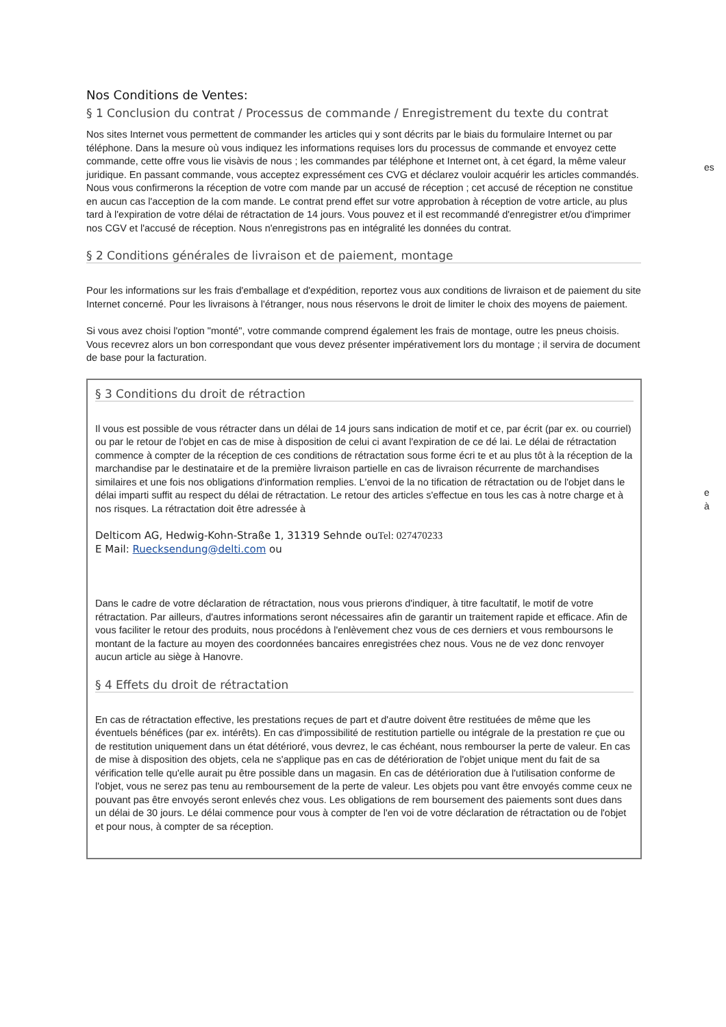Nos Conditions de Ventes:
§ 1 Conclusion du contrat / Processus de commande / Enregistrement du texte du contrat
Nos sites Internet vous permettent de commander les articles qui y sont décrits par le biais du formulaire Internet ou par téléphone. Dans la mesure où vous indiquez les
es
informations requises lors du processus de commande et envoyez cette commande, cette offre vous lie visàvis de nous ; les commandes par téléphone et Internet ont, à cet égard, la même valeur juridique. En passant commande, vous acceptez expressément ces CVG et déclarez vouloir acquérir les articles commandés. Nous vous confirmerons la réception de votre com mande par un accusé de réception ; cet accusé de réception ne constitue en aucun cas l'acception de la com mande. Le contrat prend effet sur votre approbation à réception de votre article, au plus tard à l'expiration de votre délai de rétractation de 14 jours. Vous pouvez et il est recommandé d'enregistrer et/ou d'imprimer nos CGV et l'accusé de réception. Nous n'enregistrons pas en intégralité les données du contrat.
§ 2 Conditions générales de livraison et de paiement, montage
Pour les informations sur les frais d'emballage et d'expédition, reportez vous aux conditions de livraison et de paiement du site Internet concerné. Pour les livraisons à l'étranger, nous nous réservons le droit de limiter le choix des moyens de paiement.
Si vous avez choisi l'option "monté", votre commande comprend également les frais de montage, outre les pneus choisis. Vous recevrez alors un bon correspondant que vous devez présenter impérativement lors du montage ; il servira de document de base pour la facturation.
§ 3 Conditions du droit de rétraction
Il vous est possible de vous rétracter dans un délai de 14 jours sans indication de motif et ce, par écrit (par ex. ou courriel) ou par le retour de l'objet en cas de mise à
e à
disposition de celui ci avant l'expiration de ce dé lai. Le délai de rétractation commence à compter de la réception de ces conditions de rétractation sous forme écri te et au plus tôt à la réception de la marchandise par le destinataire et de la première livraison partielle en cas de livraison récurrente de marchandises similaires et une fois nos obligations d'information remplies. L'envoi de la no tification de rétractation ou de l'objet dans le délai imparti suffit au respect du délai de rétractation. Le retour des articles s'effectue en tous les cas à notre charge et à nos risques. La rétractation doit être adressée à
Delticom AG, Hedwig-Kohn-Straße 1, 31319 Sehnde ouTel: 027470233
E Mail: Ruecksendung@delti.com ou
Dans le cadre de votre déclaration de rétractation, nous vous prierons d'indiquer, à titre facultatif, le motif de votre rétractation. Par ailleurs, d'autres informations seront nécessaires afin de garantir un traitement rapide et efficace. Afin de vous faciliter le retour des produits, nous procédons à l'enlèvement chez vous de ces derniers et vous remboursons le montant de la facture au moyen des coordonnées bancaires enregistrées chez nous. Vous ne de vez donc renvoyer aucun article au siège à Hanovre.
§ 4 Effets du droit de rétractation
En cas de rétractation effective, les prestations reçues de part et d'autre doivent être restituées de même que les éventuels bénéfices (par ex. intérêts). En cas d'impossibilité de restitution partielle ou intégrale de la prestation re çue ou de restitution uniquement dans un état détérioré, vous devrez, le cas échéant, nous rembourser la perte de valeur. En cas de mise à disposition des objets, cela ne s'applique pas en cas de détérioration de l'objet unique ment du fait de sa vérification telle qu'elle aurait pu être possible dans un magasin. En cas de détérioration due à l'utilisation conforme de l'objet, vous ne serez pas tenu au remboursement de la perte de valeur. Les objets pou vant être envoyés comme ceux ne pouvant pas être envoyés seront enlevés chez vous. Les obligations de rem boursement des paiements sont dues dans un délai de 30 jours. Le délai commence pour vous à compter de l'en voi de votre déclaration de rétractation ou de l'objet et pour nous, à compter de sa réception.